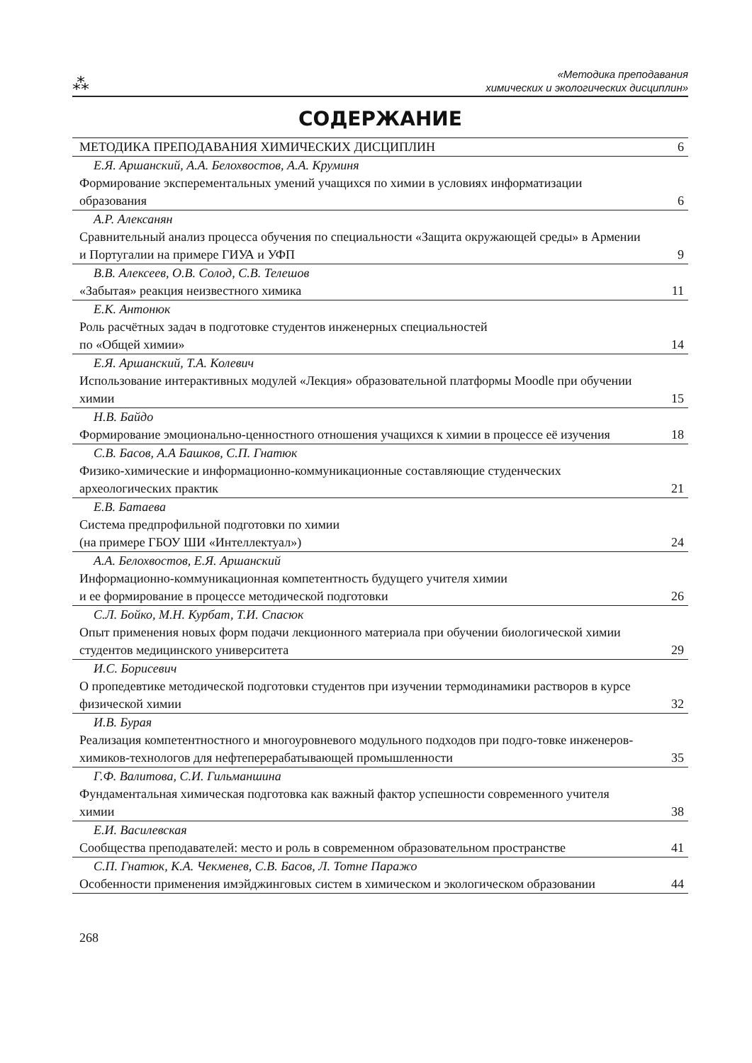⁂
«Методика преподавания
химических и экологических дисциплин»
СОДЕРЖАНИЕ
| МЕТОДИКА ПРЕПОДАВАНИЯ ХИМИЧЕСКИХ ДИСЦИПЛИН | 6 |
| Е.Я. Аршанский, А.А. Белохвостов, А.А. Круминя Формирование эксперементальных умений учащихся по химии в условиях информатизации образования | 6 |
| А.Р. Алексанян Сравнительный анализ процесса обучения по специальности «Защита окружающей среды» в Армении и Португалии на примере ГИУА и УФП | 9 |
| В.В. Алексеев, О.В. Солод, С.В. Телешов «Забытая» реакция неизвестного химика | 11 |
| Е.К. Антонюк Роль расчётных задач в подготовке студентов инженерных специальностей по «Общей химии» | 14 |
| Е.Я. Аршанский, Т.А. Колевич Использование интерактивных модулей «Лекция» образовательной платформы Moodle при обучении химии | 15 |
| Н.В. Байдо Формирование эмоционально-ценностного отношения учащихся к химии в процессе её изучения | 18 |
| С.В. Басов, А.А Башков, С.П. Гнатюк Физико-химические и информационно-коммуникационные составляющие студенческих археологических практик | 21 |
| Е.В. Батаева Система предпрофильной подготовки по химии (на примере ГБОУ ШИ «Интеллектуал») | 24 |
| А.А. Белохвостов, Е.Я. Аршанский Информационно-коммуникационная компетентность будущего учителя химии и ее формирование в процессе методической подготовки | 26 |
| С.Л. Бойко, М.Н. Курбат, Т.И. Спасюк Опыт применения новых форм подачи лекционного материала при обучении биологической химии студентов медицинского университета | 29 |
| И.С. Борисевич О пропедевтике методической подготовки студентов при изучении термодинамики растворов в курсе физической химии | 32 |
| И.В. Бурая Реализация компетентностного и многоуровневого модульного подходов при подго-товке инженеров-химиков-технологов для нефтеперерабатывающей промышленности | 35 |
| Г.Ф. Валитова, С.И. Гильманшина Фундаментальная химическая подготовка как важный фактор успешности современного учителя химии | 38 |
| Е.И. Василевская Сообщества преподавателей: место и роль в современном образовательном пространстве | 41 |
| С.П. Гнатюк, К.А. Чекменев, С.В. Басов, Л. Тотне Паражо Особенности применения имэйджинговых систем в химическом и экологическом образовании | 44 |
268